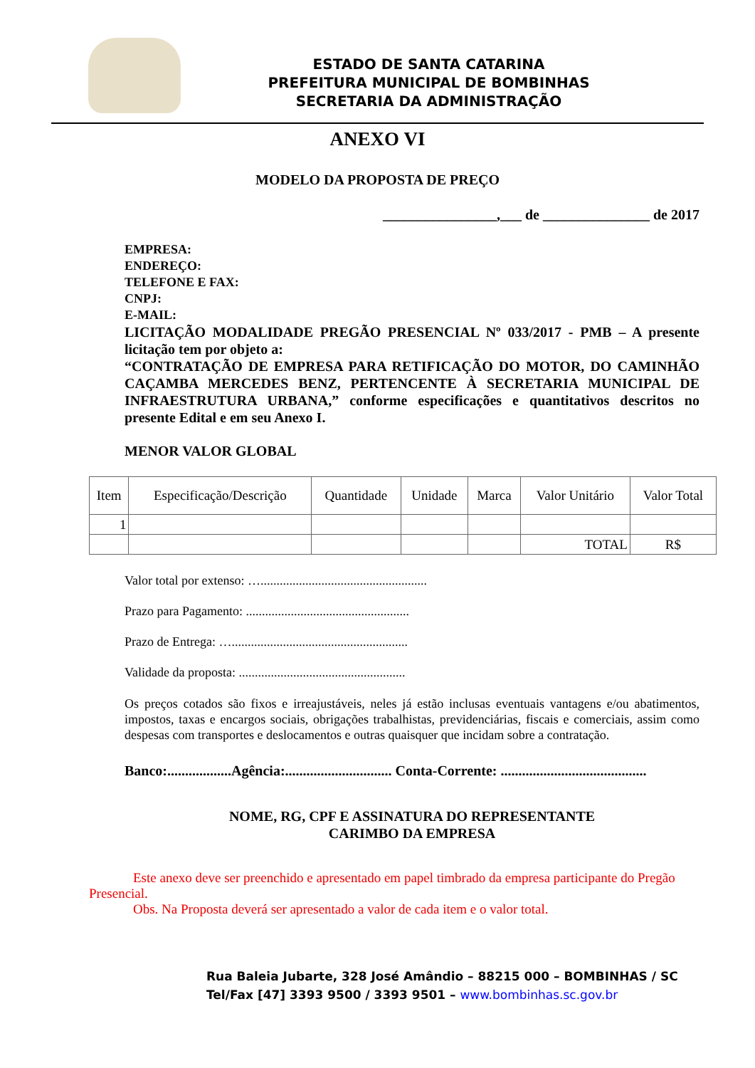ESTADO DE SANTA CATARINA
PREFEITURA MUNICIPAL DE BOMBINHAS
SECRETARIA DA ADMINISTRAÇÃO
ANEXO VI
MODELO DA PROPOSTA DE PREÇO
________________,___ de _______________ de 2017
EMPRESA:
ENDEREÇO:
TELEFONE E FAX:
CNPJ:
E-MAIL:
LICITAÇÃO MODALIDADE PREGÃO PRESENCIAL Nº 033/2017 - PMB – A presente licitação tem por objeto a:
“CONTRATAÇÃO DE EMPRESA PARA RETIFICAÇÃO DO MOTOR, DO CAMINHÃO CAÇAMBA MERCEDES BENZ, PERTENCENTE À SECRETARIA MUNICIPAL DE INFRAESTRUTURA URBANA,” conforme especificações e quantitativos descritos no presente Edital e em seu Anexo I.
MENOR VALOR GLOBAL
| Item | Especificação/Descrição | Quantidade | Unidade | Marca | Valor Unitário | Valor Total |
| --- | --- | --- | --- | --- | --- | --- |
| 1 | | | | | | |
| | | | | | TOTAL | R$ |
Valor total por extenso: …....................................................
Prazo para Pagamento: ...................................................
Prazo de Entrega: ….......................................................
Validade da proposta: ....................................................
Os preços cotados são fixos e irreajustáveis, neles já estão inclusas eventuais vantagens e/ou abatimentos, impostos, taxas e encargos sociais, obrigações trabalhistas, previdenciárias, fiscais e comerciais, assim como despesas com transportes e deslocamentos e outras quaisquer que incidam sobre a contratação.
Banco:..................Agência:.............................. Conta-Corrente: .........................................
NOME, RG, CPF E ASSINATURA DO REPRESENTANTE
CARIMBO DA EMPRESA
Este anexo deve ser preenchido e apresentado em papel timbrado da empresa participante do Pregão Presencial.
Obs. Na Proposta deverá ser apresentado a valor de cada item e o valor total.
Rua Baleia Jubarte, 328 José Amândio – 88215 000 – BOMBINHAS / SC
Tel/Fax [47] 3393 9500 / 3393 9501 – www.bombinhas.sc.gov.br